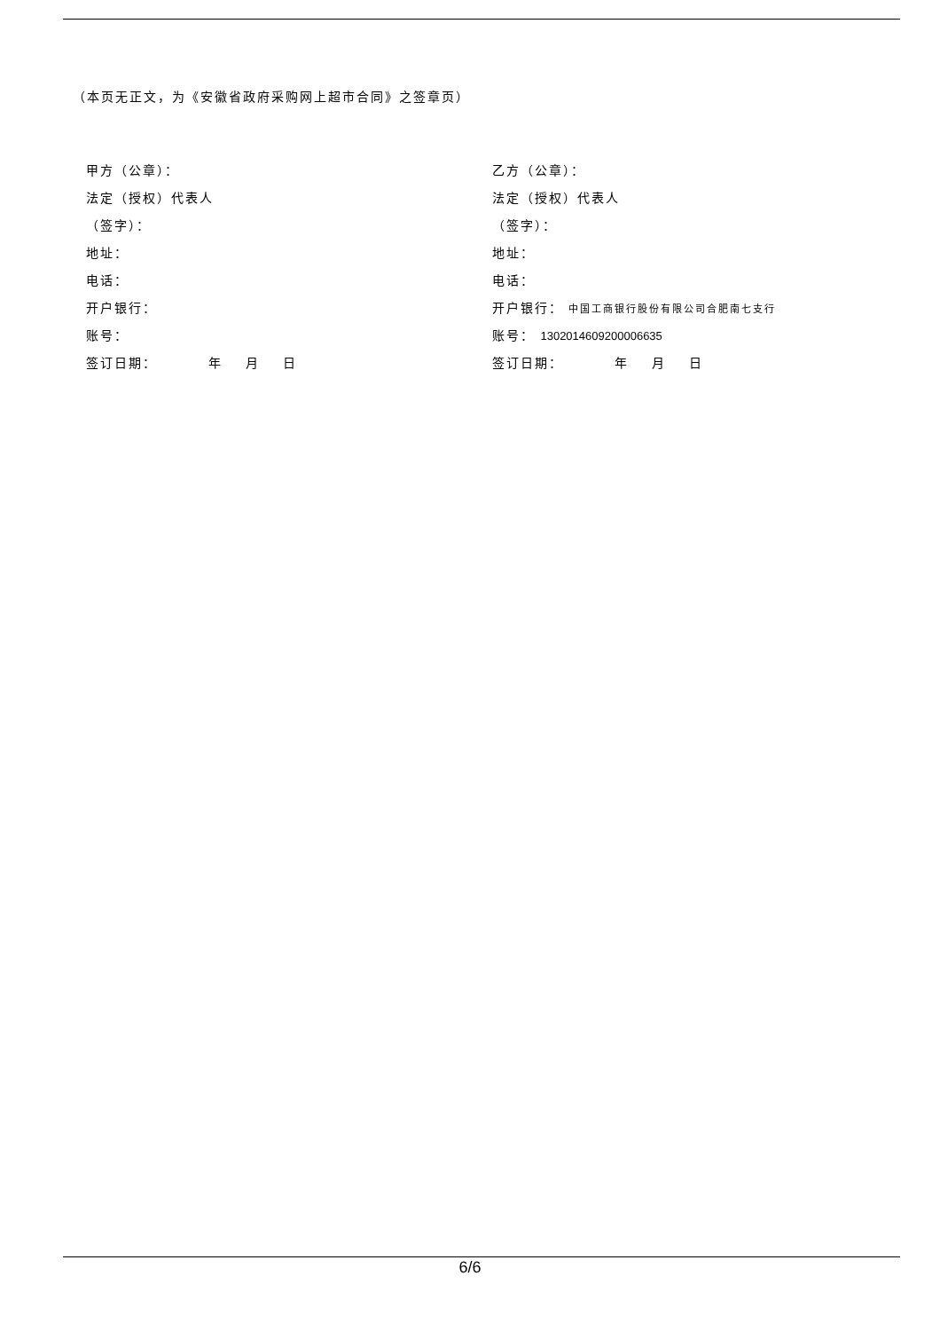（本页无正文，为《安徽省政府采购网上超市合同》之签章页）
甲方（公章）：
法定（授权）代表人
（签字）：
地址：
电话：
开户银行：
账号：
签订日期： 年 月 日
乙方（公章）：
法定（授权）代表人
（签字）：
地址：
电话：
开户银行： 中国工商银行股份有限公司合肥南七支行
账号： 1302014609200006635
签订日期： 年 月 日
6/6